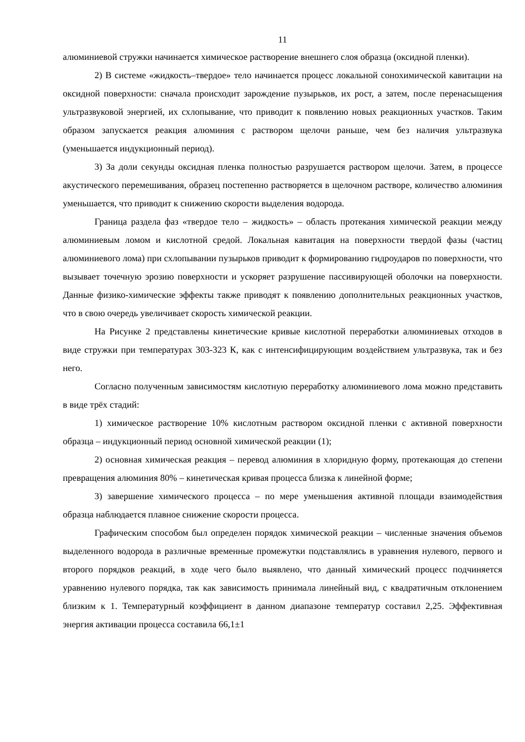11
алюминиевой стружки начинается химическое растворение внешнего слоя образца (оксидной пленки).
2) В системе «жидкость–твердое» тело начинается процесс локальной сонохимической кавитации на оксидной поверхности: сначала происходит зарождение пузырьков, их рост, а затем, после перенасыщения ультразвуковой энергией, их схлопывание, что приводит к появлению новых реакционных участков. Таким образом запускается реакция алюминия с раствором щелочи раньше, чем без наличия ультразвука (уменьшается индукционный период).
3) За доли секунды оксидная пленка полностью разрушается раствором щелочи. Затем, в процессе акустического перемешивания, образец постепенно растворяется в щелочном растворе, количество алюминия уменьшается, что приводит к снижению скорости выделения водорода.
Граница раздела фаз «твердое тело – жидкость» – область протекания химической реакции между алюминиевым ломом и кислотной средой. Локальная кавитация на поверхности твердой фазы (частиц алюминиевого лома) при схлопывании пузырьков приводит к формированию гидроударов по поверхности, что вызывает точечную эрозию поверхности и ускоряет разрушение пассивирующей оболочки на поверхности. Данные физико-химические эффекты также приводят к появлению дополнительных реакционных участков, что в свою очередь увеличивает скорость химической реакции.
На Рисунке 2 представлены кинетические кривые кислотной переработки алюминиевых отходов в виде стружки при температурах 303-323 К, как с интенсифицирующим воздействием ультразвука, так и без него.
Согласно полученным зависимостям кислотную переработку алюминиевого лома можно представить в виде трёх стадий:
1) химическое растворение 10% кислотным раствором оксидной пленки с активной поверхности образца – индукционный период основной химической реакции (1);
2) основная химическая реакция – перевод алюминия в хлоридную форму, протекающая до степени превращения алюминия 80% – кинетическая кривая процесса близка к линейной форме;
3) завершение химического процесса – по мере уменьшения активной площади взаимодействия образца наблюдается плавное снижение скорости процесса.
Графическим способом был определен порядок химической реакции – численные значения объемов выделенного водорода в различные временные промежутки подставлялись в уравнения нулевого, первого и второго порядков реакций, в ходе чего было выявлено, что данный химический процесс подчиняется уравнению нулевого порядка, так как зависимость принимала линейный вид, с квадратичным отклонением близким к 1. Температурный коэффициент в данном диапазоне температур составил 2,25. Эффективная энергия активации процесса составила 66,1±1